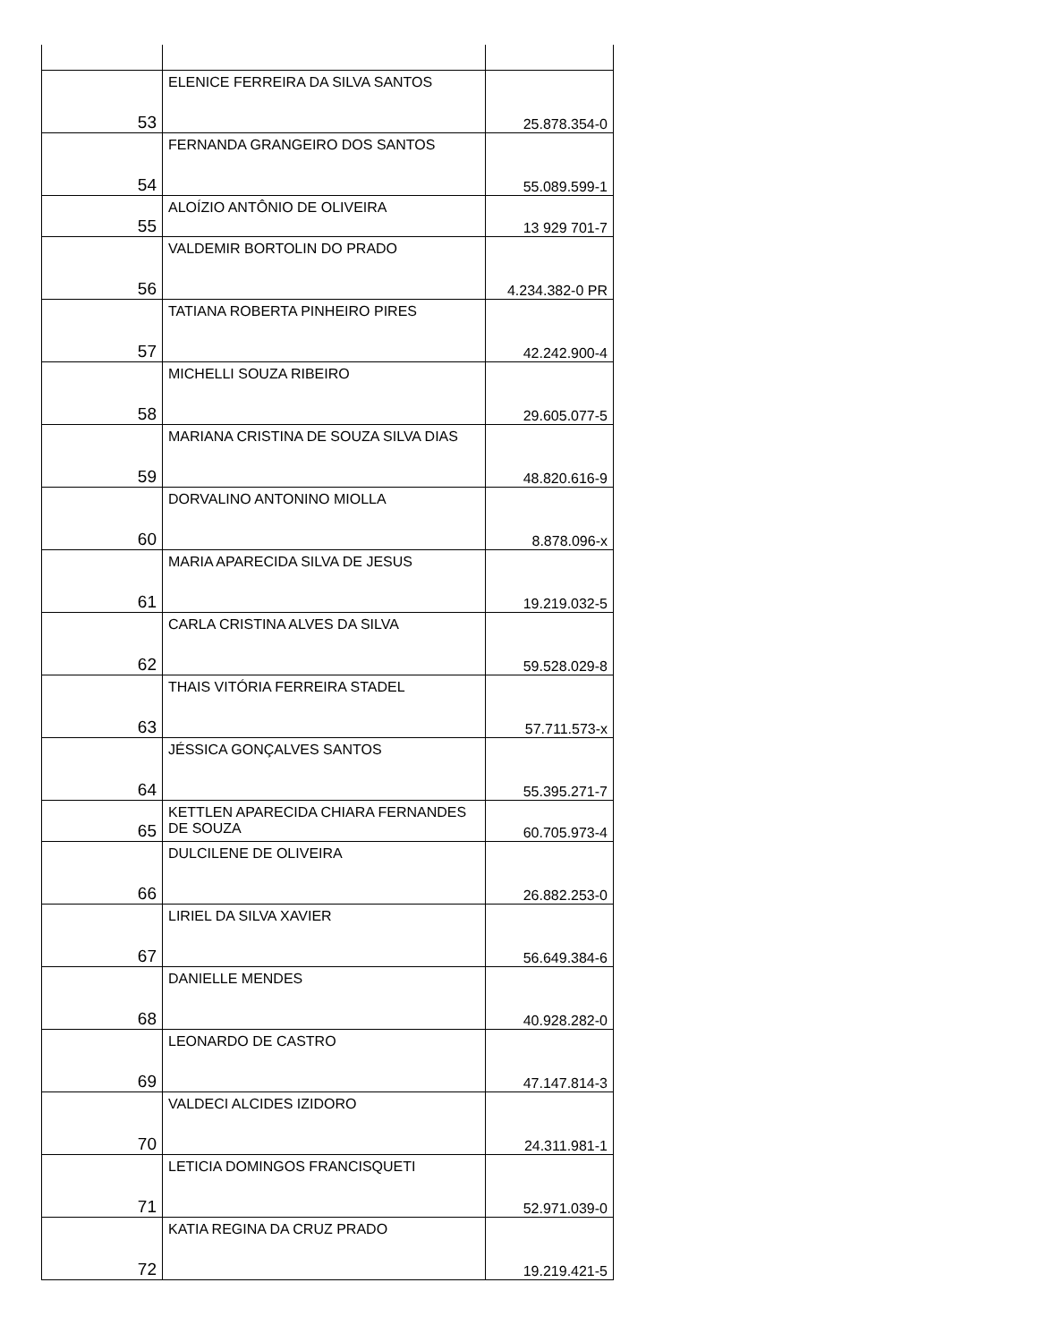| 53 | ELENICE FERREIRA DA SILVA SANTOS | 25.878.354-0 |
| 54 | FERNANDA GRANGEIRO DOS SANTOS | 55.089.599-1 |
| 55 | ALOÍZIO ANTÔNIO DE OLIVEIRA | 13 929 701-7 |
| 56 | VALDEMIR BORTOLIN DO PRADO | 4.234.382-0 PR |
| 57 | TATIANA ROBERTA PINHEIRO PIRES | 42.242.900-4 |
| 58 | MICHELLI SOUZA RIBEIRO | 29.605.077-5 |
| 59 | MARIANA CRISTINA DE SOUZA SILVA DIAS | 48.820.616-9 |
| 60 | DORVALINO ANTONINO MIOLLA | 8.878.096-x |
| 61 | MARIA APARECIDA SILVA DE JESUS | 19.219.032-5 |
| 62 | CARLA CRISTINA ALVES DA SILVA | 59.528.029-8 |
| 63 | THAIS VITÓRIA FERREIRA STADEL | 57.711.573-x |
| 64 | JÉSSICA GONÇALVES SANTOS | 55.395.271-7 |
| 65 | KETTLEN APARECIDA CHIARA FERNANDES DE SOUZA | 60.705.973-4 |
| 66 | DULCILENE DE OLIVEIRA | 26.882.253-0 |
| 67 | LIRIEL DA SILVA XAVIER | 56.649.384-6 |
| 68 | DANIELLE MENDES | 40.928.282-0 |
| 69 | LEONARDO DE CASTRO | 47.147.814-3 |
| 70 | VALDECI ALCIDES IZIDORO | 24.311.981-1 |
| 71 | LETICIA DOMINGOS FRANCISQUETI | 52.971.039-0 |
| 72 | KATIA REGINA DA CRUZ PRADO | 19.219.421-5 |